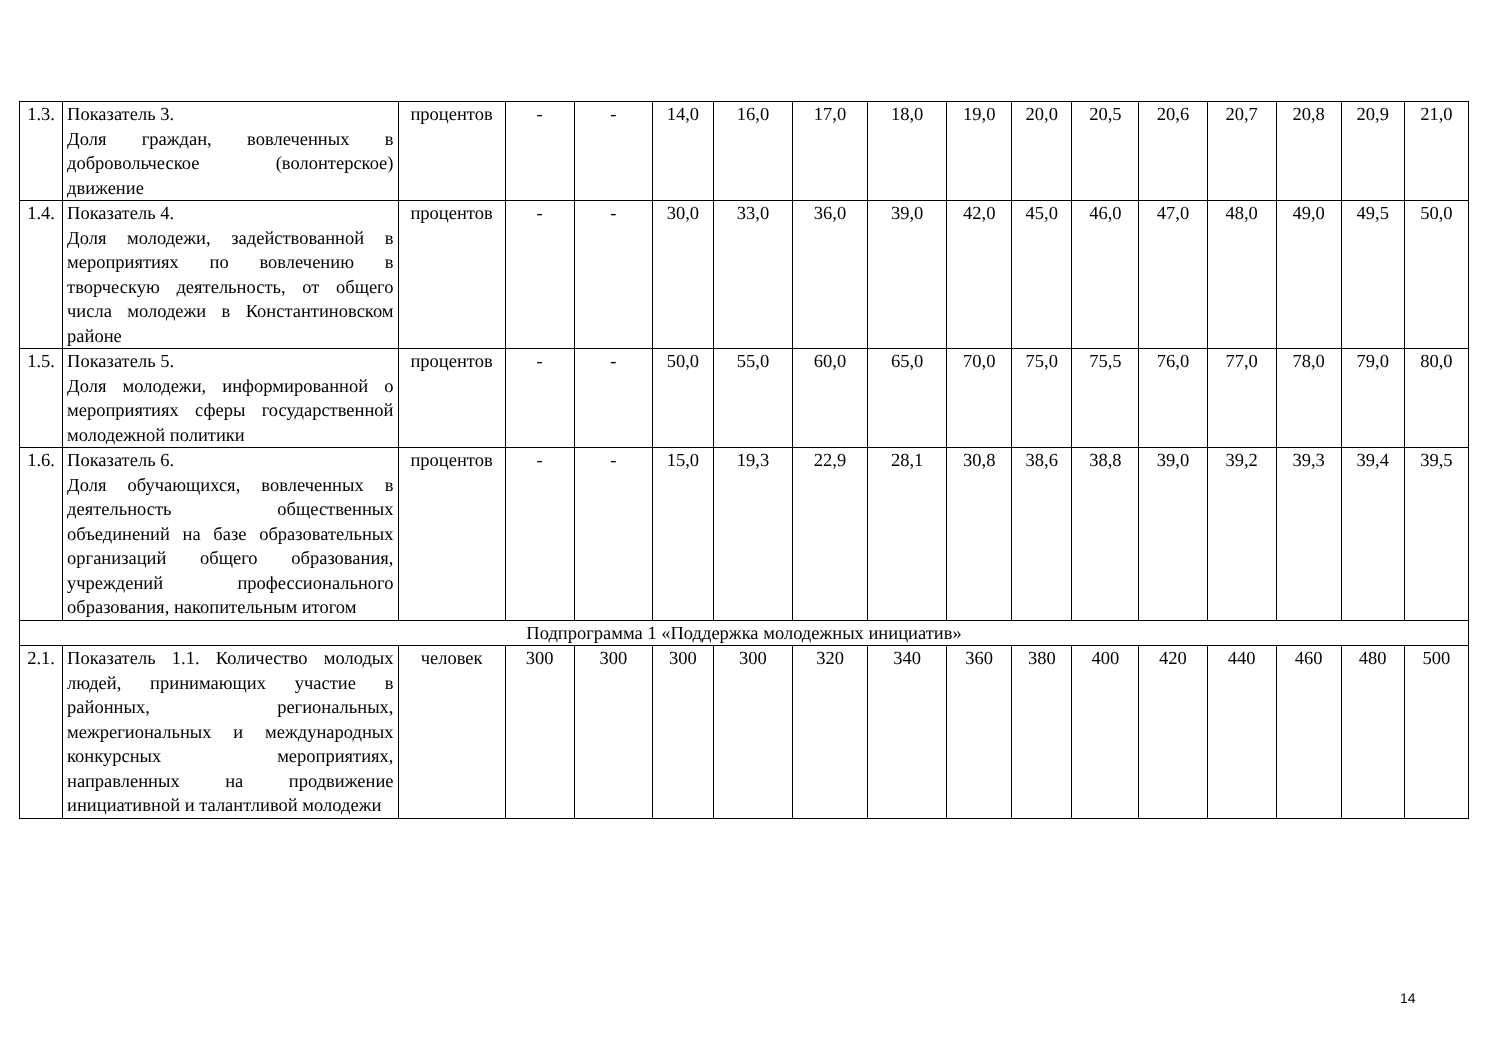| 1.3. | Показатель 3. Доля граждан, вовлеченных в добровольческое (волонтерское) движение | процентов | - | - | 14,0 | 16,0 | 17,0 | 18,0 | 19,0 | 20,0 | 20,5 | 20,6 | 20,7 | 20,8 | 20,9 | 21,0 |
| 1.4. | Показатель 4. Доля молодежи, задействованной в мероприятиях по вовлечению в творческую деятельность, от общего числа молодежи в Константиновском районе | процентов | - | - | 30,0 | 33,0 | 36,0 | 39,0 | 42,0 | 45,0 | 46,0 | 47,0 | 48,0 | 49,0 | 49,5 | 50,0 |
| 1.5. | Показатель 5. Доля молодежи, информированной о мероприятиях сферы государственной молодежной политики | процентов | - | - | 50,0 | 55,0 | 60,0 | 65,0 | 70,0 | 75,0 | 75,5 | 76,0 | 77,0 | 78,0 | 79,0 | 80,0 |
| 1.6. | Показатель 6. Доля обучающихся, вовлеченных в деятельность общественных объединений на базе образовательных организаций общего образования, учреждений профессионального образования, накопительным итогом | процентов | - | - | 15,0 | 19,3 | 22,9 | 28,1 | 30,8 | 38,6 | 38,8 | 39,0 | 39,2 | 39,3 | 39,4 | 39,5 |
| Подпрограмма 1 «Поддержка молодежных инициатив» | | | | | | | | | | | | | | | | |
| 2.1. | Показатель 1.1. Количество молодых людей, принимающих участие в районных, региональных, межрегиональных и международных конкурсных мероприятиях, направленных на продвижение инициативной и талантливой молодежи | человек | 300 | 300 | 300 | 300 | 320 | 340 | 360 | 380 | 400 | 420 | 440 | 460 | 480 | 500 |
14